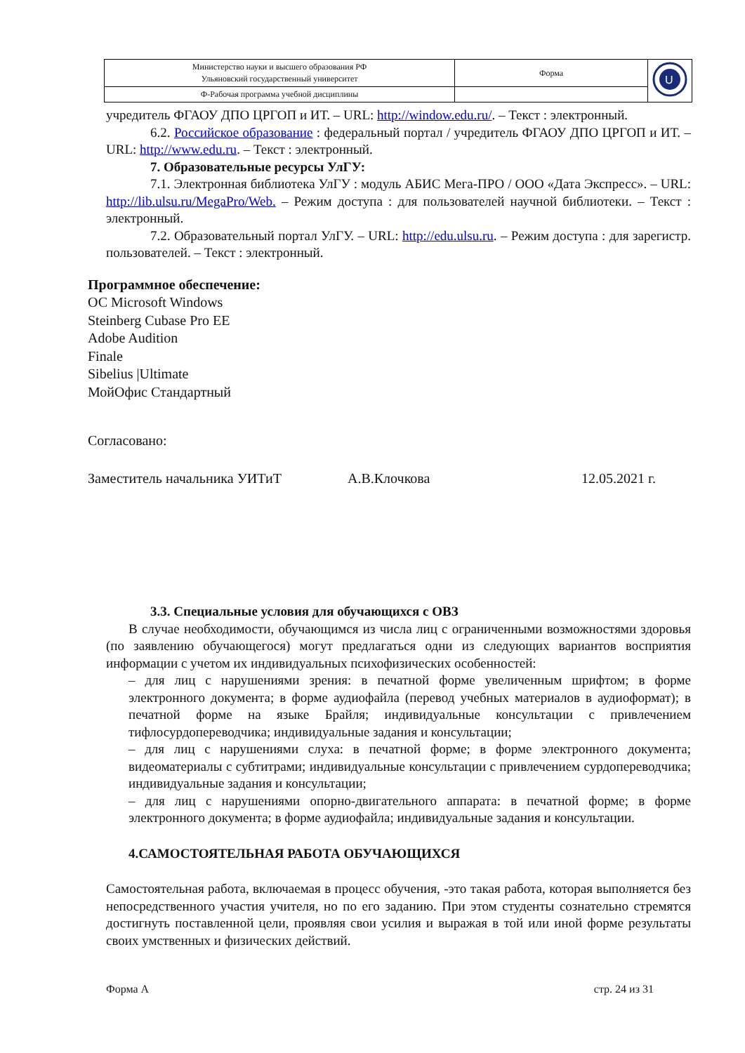| Министерство науки и высшего образования РФ Ульяновский государственный университет | Форма | U |
| Ф-Рабочая программа учебной дисциплины | | |
учредитель ФГАОУ ДПО ЦРГОП и ИТ. – URL: http://window.edu.ru/. – Текст : электронный.
6.2. Российское образование : федеральный портал / учредитель ФГАОУ ДПО ЦРГОП и ИТ. – URL: http://www.edu.ru. – Текст : электронный.
7. Образовательные ресурсы УлГУ:
7.1. Электронная библиотека УлГУ : модуль АБИС Мега-ПРО / ООО «Дата Экспресс». – URL: http://lib.ulsu.ru/MegaPro/Web. – Режим доступа : для пользователей научной библиотеки. – Текст : электронный.
7.2. Образовательный портал УлГУ. – URL: http://edu.ulsu.ru. – Режим доступа : для зарегистр. пользователей. – Текст : электронный.
Программное обеспечение:
ОС Microsoft Windows
Steinberg Cubase Pro EE
Adobe Audition
Finale
Sibelius |Ultimate
МойОфис Стандартный
Согласовано:
Заместитель начальника УИТиТ А.В.Клочкова 12.05.2021 г.
3.3. Специальные условия для обучающихся с ОВЗ
В случае необходимости, обучающимся из числа лиц с ограниченными возможностями здоровья (по заявлению обучающегося) могут предлагаться одни из следующих вариантов восприятия информации с учетом их индивидуальных психофизических особенностей:
– для лиц с нарушениями зрения: в печатной форме увеличенным шрифтом; в форме электронного документа; в форме аудиофайла (перевод учебных материалов в аудиоформат); в печатной форме на языке Брайля; индивидуальные консультации с привлечением тифлосурдопереводчика; индивидуальные задания и консультации;
– для лиц с нарушениями слуха: в печатной форме; в форме электронного документа; видеоматериалы с субтитрами; индивидуальные консультации с привлечением сурдопереводчика; индивидуальные задания и консультации;
– для лиц с нарушениями опорно-двигательного аппарата: в печатной форме; в форме электронного документа; в форме аудиофайла; индивидуальные задания и консультации.
4.САМОСТОЯТЕЛЬНАЯ РАБОТА ОБУЧАЮЩИХСЯ
Самостоятельная работа, включаемая в процесс обучения, -это такая работа, которая выполняется без непосредственного участия учителя, но по его заданию. При этом студенты сознательно стремятся достигнуть поставленной цели, проявляя свои усилия и выражая в той или иной форме результаты своих умственных и физических действий.
Форма А стр. 24 из 31